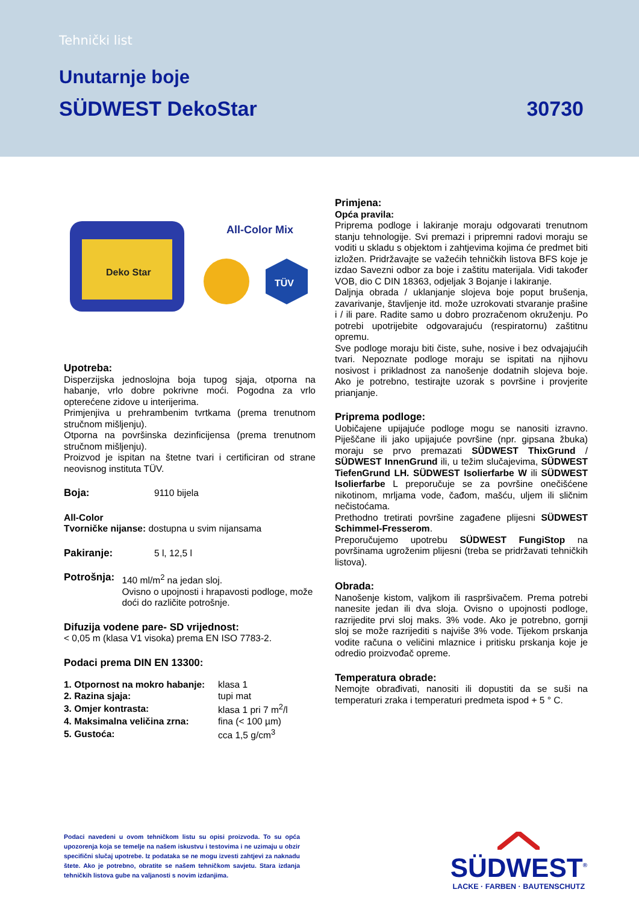Tehnički list
Unutarnje boje
SÜDWEST DekoStar 30730
Deko Star
All-Color Mix
TÜV
Upotreba:
Disperzijska jednoslojna boja tupog sjaja, otporna na habanje, vrlo dobre pokrivne moći. Pogodna za vrlo opterećene zidove u interijerima.
Primjenjiva u prehrambenim tvrtkama (prema trenutnom stručnom mišljenju).
Otporna na površinska dezinficijensa (prema trenutnom stručnom mišljenju).
Proizvod je ispitan na štetne tvari i certificiran od strane neovisnog instituta TÜV.
Boja: 9110 bijela
All-Color
Tvorničke nijanse: dostupna u svim nijansama
Pakiranje: 5 l, 12,5 l
Potrošnja: 140 ml/m<sup>2</sup> na jedan sloj.
Ovisno o upojnosti i hrapavosti podloge, može doći do različite potrošnje.
Difuzija vodene pare- SD vrijednost:
< 0,05 m (klasa V1 visoka) prema EN ISO 7783-2.
Podaci prema DIN EN 13300:
| 1. Otpornost na mokro habanje: | klasa 1 |
| 2. Razina sjaja: | tupi mat |
| 3. Omjer kontrasta: | klasa 1 pri 7 m<sup>2</sup>/l |
| 4. Maksimalna veličina zrna: | fina (< 100 µm) |
| 5. Gustoća: | cca 1,5 g/cm<sup>3</sup> |
Primjena:
Opća pravila:
Priprema podloge i lakiranje moraju odgovarati trenutnom stanju tehnologije. Svi premazi i pripremni radovi moraju se voditi u skladu s objektom i zahtjevima kojima će predmet biti izložen. Pridržavajte se važećih tehničkih listova BFS koje je izdao Savezni odbor za boje i zaštitu materijala. Vidi također VOB, dio C DIN 18363, odjeljak 3 Bojanje i lakiranje.
Daljnja obrada / uklanjanje slojeva boje poput brušenja, zavarivanje, štavljenje itd. može uzrokovati stvaranje prašine i / ili pare. Radite samo u dobro prozračenom okruženju. Po potrebi upotrijebite odgovarajuću (respiratornu) zaštitnu opremu.
Sve podloge moraju biti čiste, suhe, nosive i bez odvajajućih tvari. Nepoznate podloge moraju se ispitati na njihovu nosivost i prikladnost za nanošenje dodatnih slojeva boje. Ako je potrebno, testirajte uzorak s površine i provjerite prianjanje.
Priprema podloge:
Uobičajene upijajuće podloge mogu se nanositi izravno. Piješčane ili jako upijajuće površine (npr. gipsana žbuka) moraju se prvo premazati SÜDWEST ThixGrund / SÜDWEST InnenGrund ili, u težim slučajevima, SÜDWEST TiefenGrund LH. SÜDWEST Isolierfarbe W ili SÜDWEST Isolierfarbe L preporučuje se za površine onečišćene nikotinom, mrljama vode, čađom, mašću, uljem ili sličnim nečistoćama.
Prethodno tretirati površine zagađene plijesni SÜDWEST Schimmel-Fresserom.
Preporučujemo upotrebu SÜDWEST FungiStop na površinama ugroženim plijesni (treba se pridržavati tehničkih listova).
Obrada:
Nanošenje kistom, valjkom ili raspršivačem. Prema potrebi nanesite jedan ili dva sloja. Ovisno o upojnosti podloge, razrijedite prvi sloj maks. 3% vode. Ako je potrebno, gornji sloj se može razrijediti s najviše 3% vode. Tijekom prskanja vodite računa o veličini mlaznice i pritisku prskanja koje je odredio proizvođač opreme.
Temperatura obrade:
Nemojte obrađivati, nanositi ili dopustiti da se suši na temperaturi zraka i temperaturi predmeta ispod + 5 ° C.
Podaci navedeni u ovom tehničkom listu su opisi proizvoda. To su opća upozorenja koja se temelje na našem iskustvu i testovima i ne uzimaju u obzir specifični slučaj upotrebe. Iz podataka se ne mogu izvesti zahtjevi za naknadu štete. Ako je potrebno, obratite se našem tehničkom savjetu. Stara izdanja tehničkih listova gube na valjanosti s novim izdanjima.
SÜDWEST<sup>®</sup>
LACKE · FARBEN · BAUTENSCHUTZ